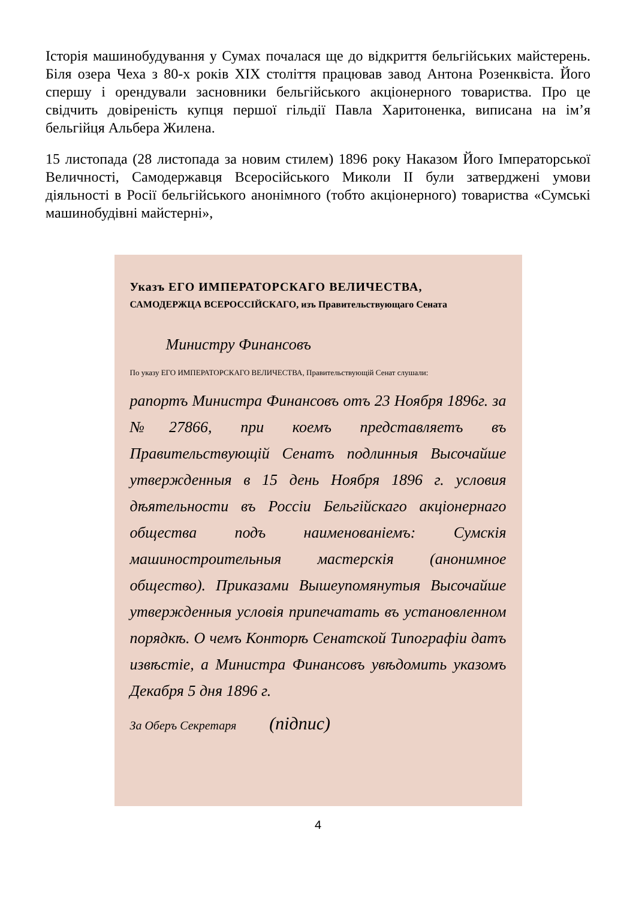Історія машинобудування у Сумах почалася ще до відкриття бельгійських майстерень. Біля озера Чеха з 80-х років ХІХ століття працював завод Антона Розенквіста. Його спершу і орендували засновники бельгійського акціонерного товариства. Про це свідчить довіреність купця першої гільдії Павла Харитоненка, виписана на ім’я бельгійця Альбера Жилена.
15 листопада (28 листопада за новим стилем) 1896 року Наказом Його Імператорської Величності, Самодержавця Всеросійського Миколи ІІ були затверджені умови діяльності в Росії бельгійського анонімного (тобто акціонерного) товариства «Сумські машинобудівні майстерні»,
Указъ ЕГО ИМПЕРАТОРСКАГО ВЕЛИЧЕСТВА,
САМОДЕРЖЦА ВСЕРОССІЙСКАГО, изъ Правительствующаго Сената
Министру Финансовъ
По указу ЕГО ИМПЕРАТОРСКАГО ВЕЛИЧЕСТВА, Правительствующій Сенат слушали:
рапортъ Министра Финансовъ отъ 23 Ноября 1896г. за №27866, при коемъ представляетъ въ Правительствующій Сенатъ подлинныя Высочайше утвержденныя в 15 день Ноября 1896 г. условия дѣятельности въ Россіи Бельгійскаго акціонернаго общества подъ наименованіемъ: Сумскія машиностроительныя мастерскія (анонимное общество). Приказами Вышеупомянутыя Высочайше утвержденныя условія припечатать въ установленном порядкѣ. О чемъ Конторѣ Сенатской Типографіи датъ извѣстіе, а Министра Финансовъ увѣдомить указомъ Декабря 5 дня 1896 г.
За Оберъ Секретаря (підпис)
4